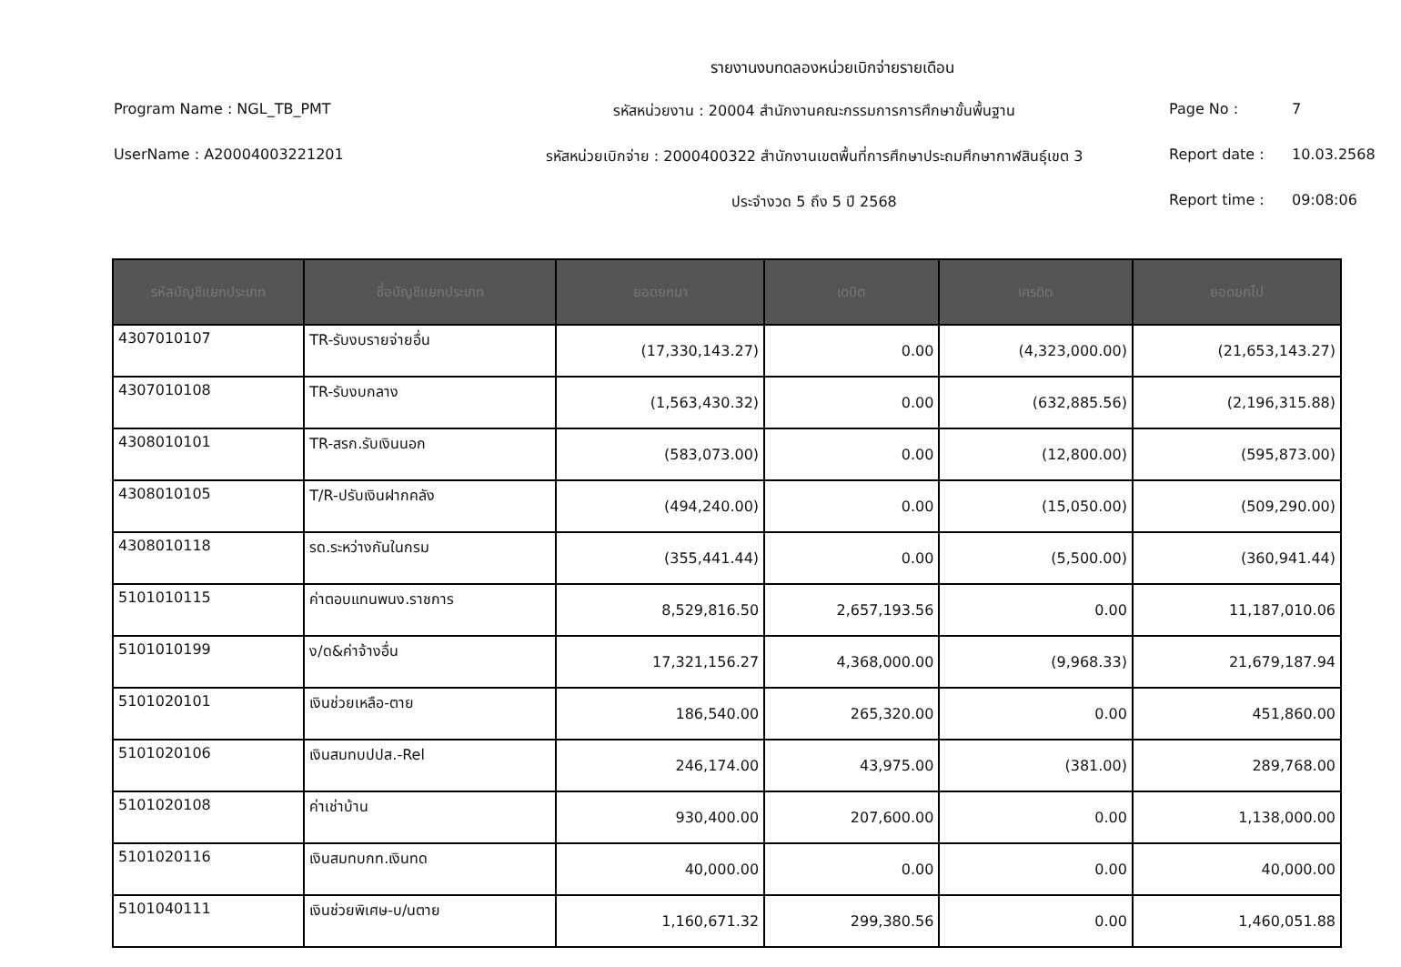รายงานงบทดลองหน่วยเบิกจ่ายรายเดือน
Program Name : NGL_TB_PMT
รหัสหน่วยงาน : 20004 สำนักงานคณะกรรมการการศึกษาขั้นพื้นฐาน
Page No :
7
UserName : A20004003221201
รหัสหน่วยเบิกจ่าย : 2000400322 สำนักงานเขตพื้นที่การศึกษาประถมศึกษากาฬสินธุ์เขต 3
Report date :
10.03.2568
ประจำงวด 5 ถึง 5 ปี 2568
Report time :
09:08:06
| รหัสบัญชีแยกประเภท | ชื่อบัญชีแยกประเภท | ยอดยกมา | เดบิต | เครดิต | ยอดยกไป |
| --- | --- | --- | --- | --- | --- |
| 4307010107 | TR-รับงบรายจ่ายอื่น | (17,330,143.27) | 0.00 | (4,323,000.00) | (21,653,143.27) |
| 4307010108 | TR-รับงบกลาง | (1,563,430.32) | 0.00 | (632,885.56) | (2,196,315.88) |
| 4308010101 | TR-สรก.รับเงินนอก | (583,073.00) | 0.00 | (12,800.00) | (595,873.00) |
| 4308010105 | T/R-ปรับเงินฝากคลัง | (494,240.00) | 0.00 | (15,050.00) | (509,290.00) |
| 4308010118 | รด.ระหว่างกันในกรม | (355,441.44) | 0.00 | (5,500.00) | (360,941.44) |
| 5101010115 | ค่าตอบแทนพนง.ราชการ | 8,529,816.50 | 2,657,193.56 | 0.00 | 11,187,010.06 |
| 5101010199 | ง/ด&ค่าจ้างอื่น | 17,321,156.27 | 4,368,000.00 | (9,968.33) | 21,679,187.94 |
| 5101020101 | เงินช่วยเหลือ-ตาย | 186,540.00 | 265,320.00 | 0.00 | 451,860.00 |
| 5101020106 | เงินสมทบปปส.-Rel | 246,174.00 | 43,975.00 | (381.00) | 289,768.00 |
| 5101020108 | ค่าเช่าบ้าน | 930,400.00 | 207,600.00 | 0.00 | 1,138,000.00 |
| 5101020116 | เงินสมทบกท.เงินทด | 40,000.00 | 0.00 | 0.00 | 40,000.00 |
| 5101040111 | เงินช่วยพิเศษ-บ/นตาย | 1,160,671.32 | 299,380.56 | 0.00 | 1,460,051.88 |